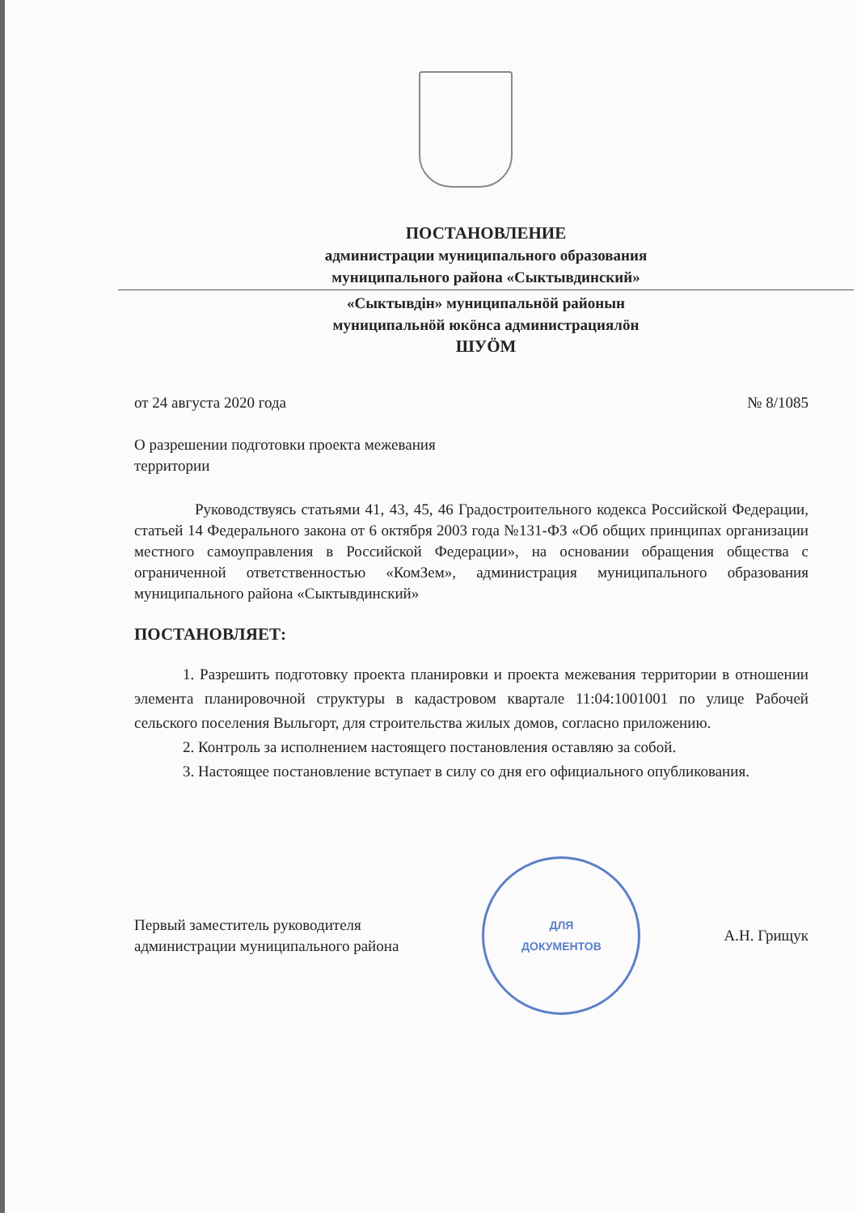ПОСТАНОВЛЕНИЕ
администрации муниципального образования
муниципального района «Сыктывдинский»
«Сыктывдiн» муниципальнöй районын
муниципальнöй юкöнса администрациялöн
ШУÖМ
от 24 августа 2020 года № 8/1085
О разрешении подготовки проекта межевания
территории
Руководствуясь статьями 41, 43, 45, 46 Градостроительного кодекса Российской Федерации, статьей 14 Федерального закона от 6 октября 2003 года №131-ФЗ «Об общих принципах организации местного самоуправления в Российской Федерации», на основании обращения общества с ограниченной ответственностью «КомЗем», администрация муниципального образования муниципального района «Сыктывдинский»
ПОСТАНОВЛЯЕТ:
1. Разрешить подготовку проекта планировки и проекта межевания территории в отношении элемента планировочной структуры в кадастровом квартале 11:04:1001001 по улице Рабочей сельского поселения Выльгорт, для строительства жилых домов, согласно приложению.
2. Контроль за исполнением настоящего постановления оставляю за собой.
3. Настоящее постановление вступает в силу со дня его официального опубликования.
Первый заместитель руководителя
администрации муниципального района
ДЛЯ
ДОКУМЕНТОВ
А.Н. Грищук